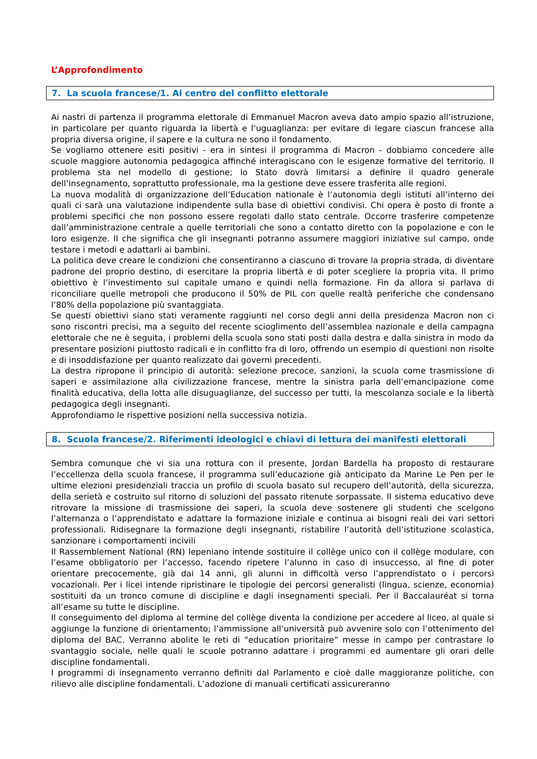L’Approfondimento
7. La scuola francese/1. Al centro del conflitto elettorale
Ai nastri di partenza il programma elettorale di Emmanuel Macron aveva dato ampio spazio all’istruzione, in particolare per quanto riguarda la libertà e l’uguaglianza: per evitare di legare ciascun francese alla propria diversa origine, il sapere e la cultura ne sono il fondamento.
Se vogliamo ottenere esiti positivi - era in sintesi il programma di Macron - dobbiamo concedere alle scuole maggiore autonomia pedagogica affinché interagiscano con le esigenze formative del territorio. Il problema sta nel modello di gestione; lo Stato dovrà limitarsi a definire il quadro generale dell’insegnamento, soprattutto professionale, ma la gestione deve essere trasferita alle regioni.
La nuova modalità di organizzazione dell’Education nationale è l’autonomia degli istituti all’interno dei quali ci sarà una valutazione indipendente sulla base di obiettivi condivisi. Chi opera è posto di fronte a problemi specifici che non possono essere regolati dallo stato centrale. Occorre trasferire competenze dall’amministrazione centrale a quelle territoriali che sono a contatto diretto con la popolazione e con le loro esigenze. Il che significa che gli insegnanti potranno assumere maggiori iniziative sul campo, onde testare i metodi e adattarli ai bambini.
La politica deve creare le condizioni che consentiranno a ciascuno di trovare la propria strada, di diventare padrone del proprio destino, di esercitare la propria libertà e di poter scegliere la propria vita. Il primo obiettivo è l’investimento sul capitale umano e quindi nella formazione. Fin da allora si parlava di riconciliare quelle metropoli che producono il 50% de PIL con quelle realtà periferiche che condensano l’80% della popolazione più svantaggiata.
Se questi obiettivi siano stati veramente raggiunti nel corso degli anni della presidenza Macron non ci sono riscontri precisi, ma a seguito del recente scioglimento dell’assemblea nazionale e della campagna elettorale che ne è seguita, i problemi della scuola sono stati posti dalla destra e dalla sinistra in modo da presentare posizioni piuttosto radicali e in conflitto fra di loro, offrendo un esempio di questioni non risolte e di insoddisfazione per quanto realizzato dai governi precedenti.
La destra ripropone il principio di autorità: selezione precoce, sanzioni, la scuola come trasmissione di saperi e assimilazione alla civilizzazione francese, mentre la sinistra parla dell’emancipazione come finalità educativa, della lotta alle disuguaglianze, del successo per tutti, la mescolanza sociale e la libertà pedagogica degli insegnanti.
Approfondiamo le rispettive posizioni nella successiva notizia.
8. Scuola francese/2. Riferimenti ideologici e chiavi di lettura dei manifesti elettorali
Sembra comunque che vi sia una rottura con il presente, Jordan Bardella ha proposto di restaurare l’eccellenza della scuola francese, il programma sull’educazione già anticipato da Marine Le Pen per le ultime elezioni presidenziali traccia un profilo di scuola basato sul recupero dell’autorità, della sicurezza, della serietà e costruito sul ritorno di soluzioni del passato ritenute sorpassate. Il sistema educativo deve ritrovare la missione di trasmissione dei saperi, la scuola deve sostenere gli studenti che scelgono l’alternanza o l’apprendistato e adattare la formazione iniziale e continua ai bisogni reali dei vari settori professionali. Ridisegnare la formazione degli insegnanti, ristabilire l’autorità dell’istituzione scolastica, sanzionare i comportamenti incivili
Il Rassemblement National (RN) lepeniano intende sostituire il collège unico con il collège modulare, con l’esame obbligatorio per l’accesso, facendo ripetere l’alunno in caso di insuccesso, al fine di poter orientare precocemente, già dai 14 anni, gli alunni in difficoltà verso l’apprendistato o i percorsi vocazionali. Per i licei intende ripristinare le tipologie dei percorsi generalisti (lingua, scienze, economia) sostituiti da un tronco comune di discipline e dagli insegnamenti speciali. Per il Baccalauréat si torna all’esame su tutte le discipline.
Il conseguimento del diploma al termine del collège diventa la condizione per accedere al liceo, al quale si aggiunge la funzione di orientamento; l’ammissione all’università può avvenire solo con l’ottenimento del diploma del BAC. Verranno abolite le reti di “education prioritaire” messe in campo per contrastare lo svantaggio sociale, nelle quali le scuole potranno adattare i programmi ed aumentare gli orari delle discipline fondamentali.
I programmi di insegnamento verranno definiti dal Parlamento e cioè dalle maggioranze politiche, con rilievo alle discipline fondamentali. L’adozione di manuali certificati assicureranno